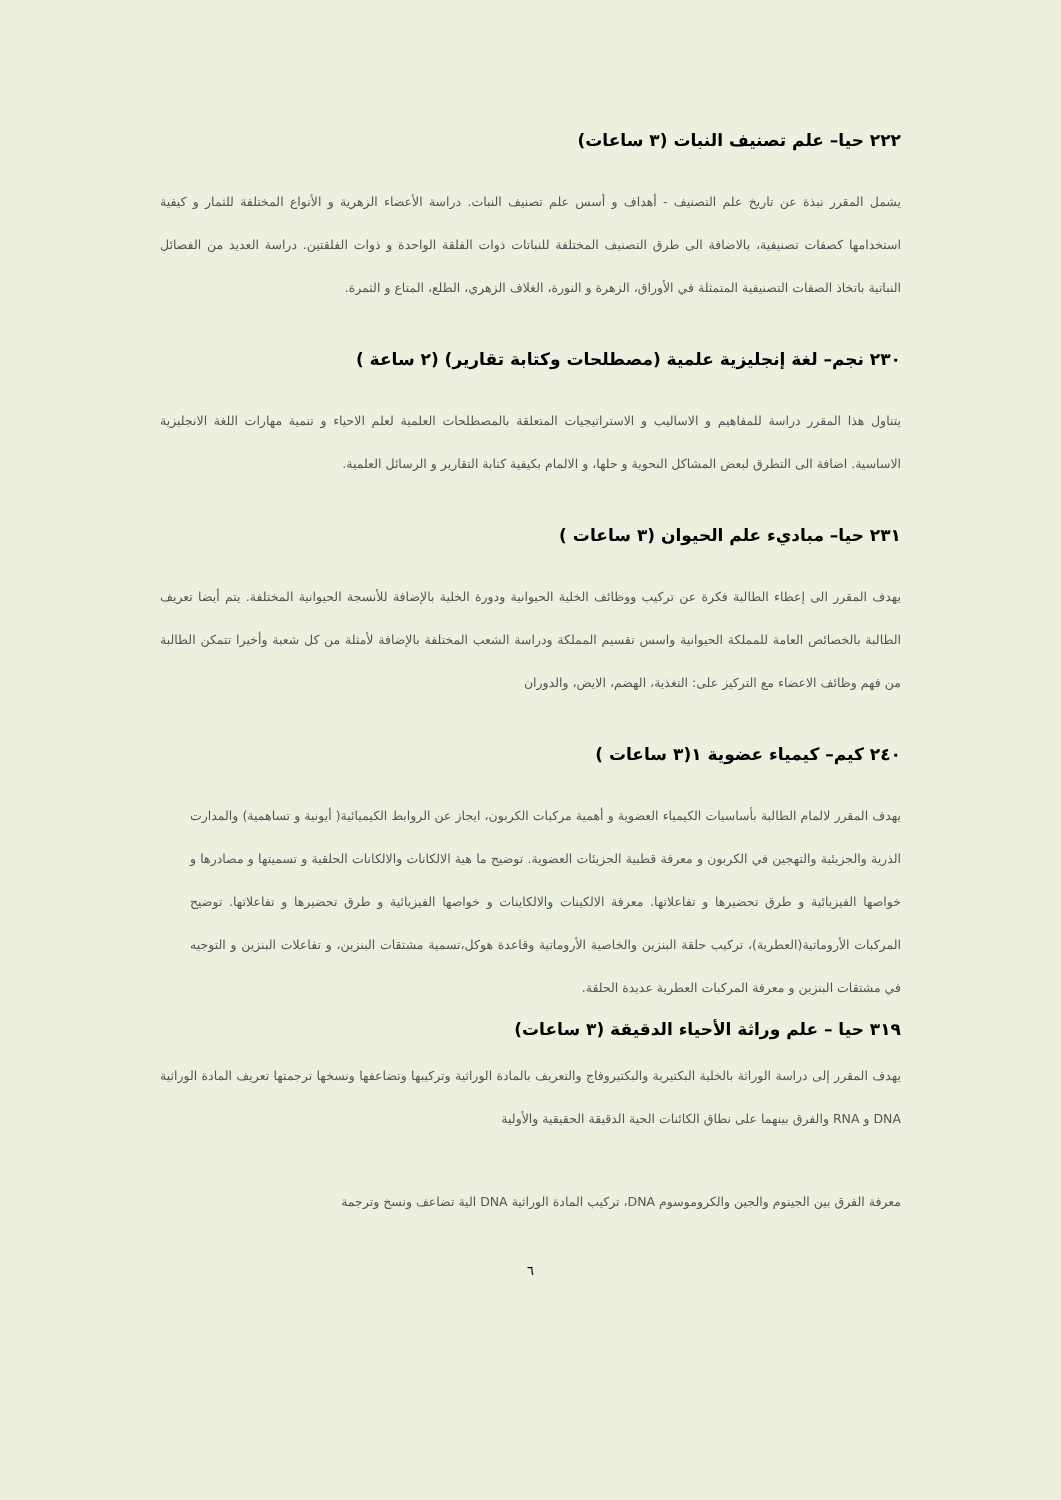٢٢٢ حيا– علم تصنيف النبات (٣ ساعات)
يشمل المقرر نبذة عن تاريخ علم التصنيف - أهداف و أسس علم تصنيف النبات. دراسة الأعضاء الزهرية و الأنواع المختلفة للثمار و كيفية استخدامها كصفات تصنيفية، بالاضافة الى طرق التصنيف المختلفة للنباتات ذوات الفلقة الواحدة و ذوات الفلقتين. دراسة العديد من الفصائل النباتية باتخاذ الصفات التصنيفية المتمثلة في الأوراق، الزهرة و النورة، الغلاف الزهري، الطلع، المتاع و الثمرة.
٢٣٠ نجم– لغة إنجليزية علمية (مصطلحات وكتابة تقارير) (٢ ساعة )
يتناول هذا المقرر دراسة للمفاهيم و الاساليب و الاستراتيجيات المتعلقة بالمصطلحات العلمية لعلم الاحياء و تنمية مهارات اللغة الانجليزية الاساسية. اضافة الى التطرق لبعض المشاكل النحوية و حلها، و الالمام بكيفية كتابة التقارير و الرسائل العلمية.
٢٣١ حيا– مباديء علم الحيوان (٣ ساعات )
يهدف المقرر الى إعطاء الطالبة فكرة عن تركيب ووظائف الخلية الحيوانية ودورة الخلية بالإضافة للأنسجة الحيوانية المختلفة. يتم أيضا تعريف الطالبة بالخصائص العامة للمملكة الحيوانية واسس تقسيم المملكة ودراسة الشعب المختلفة بالإضافة لأمثلة من كل شعبة وأخيرا تتمكن الطالبة من فهم وظائف الاعضاء مع التركيز على: التغذية، الهضم، الايض، والدوران
٢٤٠ كيم– كيمياء عضوية ١(٣ ساعات )
يهدف المقرر لالمام الطالبة بأساسيات الكيمياء العضوية و أهمية مركبات الكربون، ايجاز عن الروابط الكيميائية( أيونية و تساهمية) والمدارت الذرية والجزيئية والتهجين في الكربون و معرفة قطبية الجزيئات العضوية. توضيح ما هية الالكانات والالكانات الحلقية و تسميتها و مصادرها و خواصها الفيزيائية و طرق تحضيرها و تفاعلاتها. معرفة الالكينات والالكاينات و خواصها الفيزيائية و طرق تحضيرها و تفاعلاتها. توضيح المركبات الأروماتية(العطرية)، تركيب حلقة البنزين والخاصية الأروماتية وقاعدة هوكل،تسمية مشتقات البنزين، و تفاعلات البنزين و التوجيه في مشتقات البنزين و معرفة المركبات العطرية عديدة الحلقة.
٣١٩ حيا – علم وراثة الأحياء الدقيقة (٣ ساعات)
يهدف المقرر إلى دراسة الوراثة بالخلية البكتيرية والبكتيروفاج والتعريف بالمادة الوراثية وتركيبها وتضاعفها ونسخها ترجمتها تعريف المادة الوراثية DNA و RNA والفرق بينهما على نطاق الكائنات الحية الدقيقة الحقيقية والأولية
معرفة الفرق بين الجينوم والجين والكروموسوم DNA، تركيب المادة الوراثية DNA الية تضاعف ونسخ وترجمة
٦